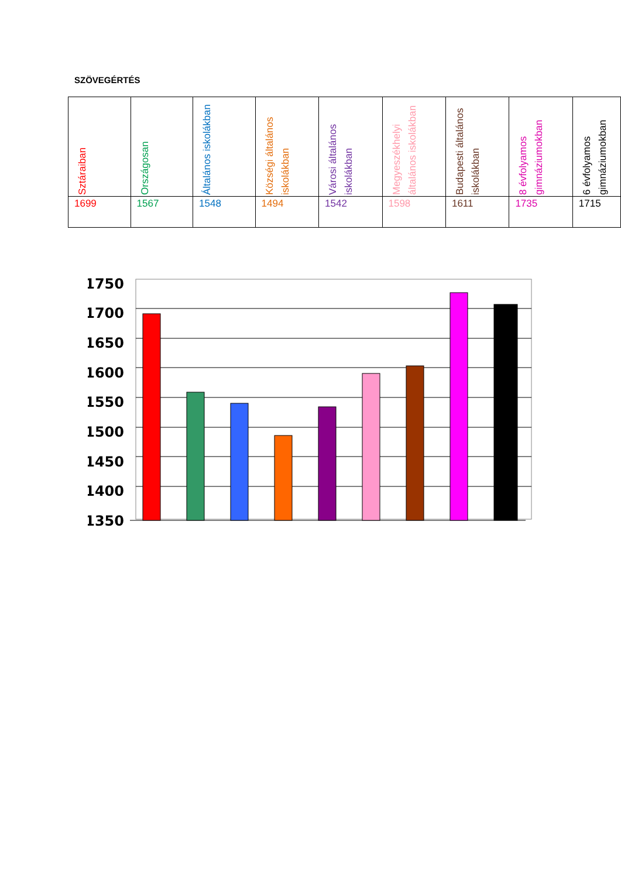SZÖVEGÉRTÉS
| Sztáraiban | Országosan | Általános iskolákban | Községi általános iskolákban | Városi általános iskolákban | Megyeszékhelyi általános iskolákban | Budapesti általános iskolákban | 8 évfolyamos gimnáziumokban | 6 évfolyamos gimnáziumokban |
| --- | --- | --- | --- | --- | --- | --- | --- | --- |
| 1699 | 1567 | 1548 | 1494 | 1542 | 1598 | 1611 | 1735 | 1715 |
1750
1700
1650
1600
1550
1500
1450
1400
1350